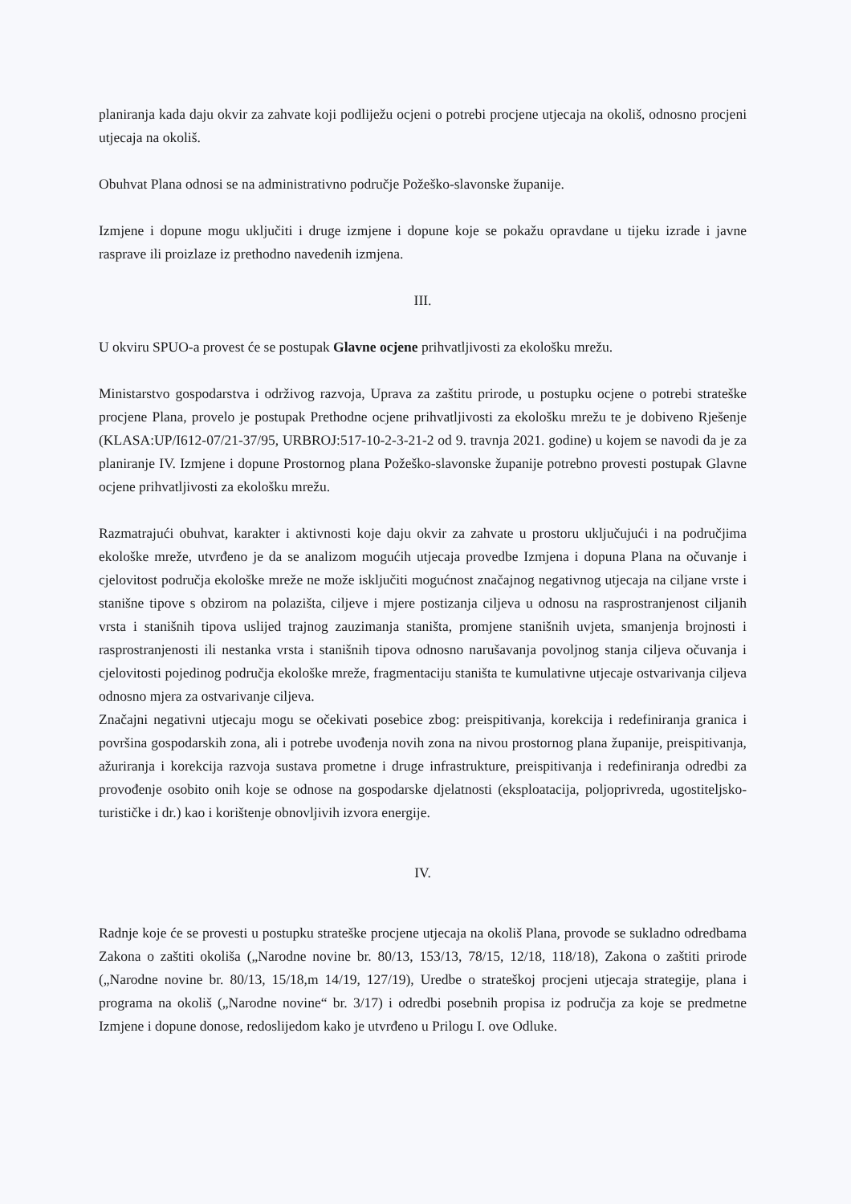planiranja kada daju okvir za zahvate koji podliježu ocjeni o potrebi procjene utjecaja na okoliš, odnosno procjeni utjecaja na okoliš.
Obuhvat Plana odnosi se na administrativno područje Požeško-slavonske županije.
Izmjene i dopune mogu uključiti i druge izmjene i dopune koje se pokažu opravdane u tijeku izrade i javne rasprave ili proizlaze iz prethodno navedenih izmjena.
III.
U okviru SPUO-a provest će se postupak Glavne ocjene prihvatljivosti za ekološku mrežu.
Ministarstvo gospodarstva i održivog razvoja, Uprava za zaštitu prirode, u postupku ocjene o potrebi strateške procjene Plana, provelo je postupak Prethodne ocjene prihvatljivosti za ekološku mrežu te je dobiveno Rješenje (KLASA:UP/I612-07/21-37/95, URBROJ:517-10-2-3-21-2 od 9. travnja 2021. godine) u kojem se navodi da je za planiranje IV. Izmjene i dopune Prostornog plana Požeško-slavonske županije potrebno provesti postupak Glavne ocjene prihvatljivosti za ekološku mrežu.
Razmatrajući obuhvat, karakter i aktivnosti koje daju okvir za zahvate u prostoru uključujući i na područjima ekološke mreže, utvrđeno je da se analizom mogućih utjecaja provedbe Izmjena i dopuna Plana na očuvanje i cjelovitost područja ekološke mreže ne može isključiti mogućnost značajnog negativnog utjecaja na ciljane vrste i stanišne tipove s obzirom na polazišta, ciljeve i mjere postizanja ciljeva u odnosu na rasprostranjenost ciljanih vrsta i stanišnih tipova uslijed trajnog zauzimanja staništa, promjene stanišnih uvjeta, smanjenja brojnosti i rasprostranjenosti ili nestanka vrsta i stanišnih tipova odnosno narušavanja povoljnog stanja ciljeva očuvanja i cjelovitosti pojedinog područja ekološke mreže, fragmentaciju staništa te kumulativne utjecaje ostvarivanja ciljeva odnosno mjera za ostvarivanje ciljeva.
Značajni negativni utjecaju mogu se očekivati posebice zbog: preispitivanja, korekcija i redefiniranja granica i površina gospodarskih zona, ali i potrebe uvođenja novih zona na nivou prostornog plana županije, preispitivanja, ažuriranja i korekcija razvoja sustava prometne i druge infrastrukture, preispitivanja i redefiniranja odredbi za provođenje osobito onih koje se odnose na gospodarske djelatnosti (eksploatacija, poljoprivreda, ugostiteljsko-turističke i dr.) kao i korištenje obnovljivih izvora energije.
IV.
Radnje koje će se provesti u postupku strateške procjene utjecaja na okoliš Plana, provode se sukladno odredbama Zakona o zaštiti okoliša („Narodne novine br. 80/13, 153/13, 78/15, 12/18, 118/18), Zakona o zaštiti prirode („Narodne novine br. 80/13, 15/18,m 14/19, 127/19), Uredbe o strateškoj procjeni utjecaja strategije, plana i programa na okoliš („Narodne novine“ br. 3/17) i odredbi posebnih propisa iz područja za koje se predmetne Izmjene i dopune donose, redoslijedom kako je utvrđeno u Prilogu I. ove Odluke.